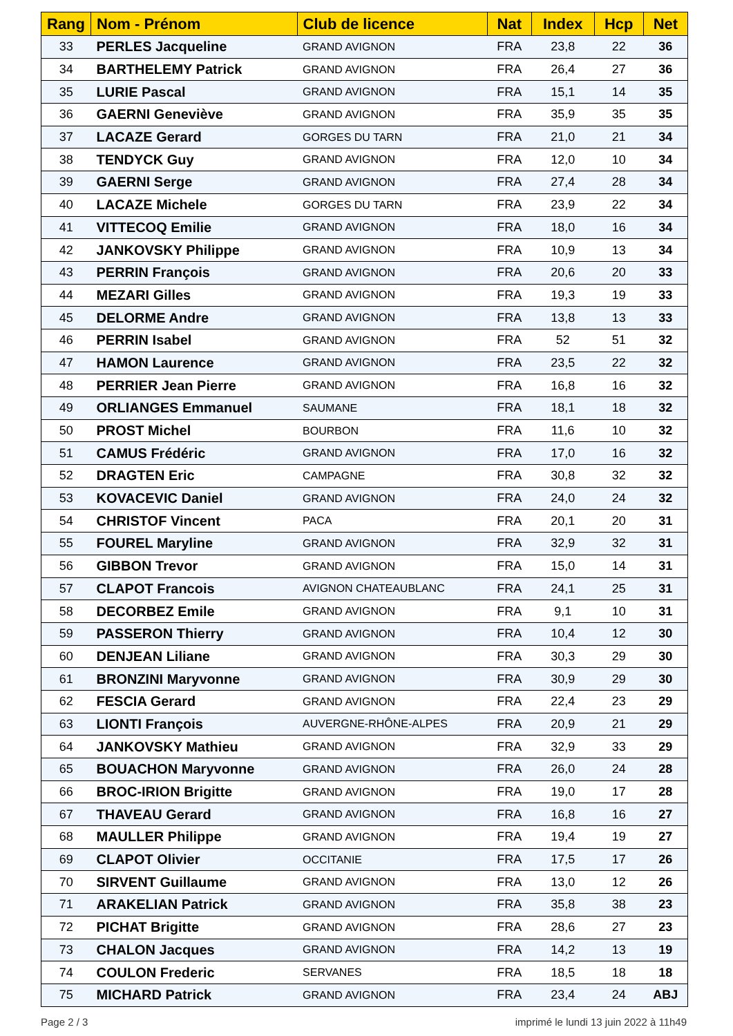| Rang | Nom - Prénom | Club de licence | Nat | Index | Hcp | Net |
| --- | --- | --- | --- | --- | --- | --- |
| 33 | PERLES Jacqueline | GRAND AVIGNON | FRA | 23,8 | 22 | 36 |
| 34 | BARTHELEMY Patrick | GRAND AVIGNON | FRA | 26,4 | 27 | 36 |
| 35 | LURIE Pascal | GRAND AVIGNON | FRA | 15,1 | 14 | 35 |
| 36 | GAERNI Geneviève | GRAND AVIGNON | FRA | 35,9 | 35 | 35 |
| 37 | LACAZE Gerard | GORGES DU TARN | FRA | 21,0 | 21 | 34 |
| 38 | TENDYCK Guy | GRAND AVIGNON | FRA | 12,0 | 10 | 34 |
| 39 | GAERNI Serge | GRAND AVIGNON | FRA | 27,4 | 28 | 34 |
| 40 | LACAZE Michele | GORGES DU TARN | FRA | 23,9 | 22 | 34 |
| 41 | VITTECOQ Emilie | GRAND AVIGNON | FRA | 18,0 | 16 | 34 |
| 42 | JANKOVSKY Philippe | GRAND AVIGNON | FRA | 10,9 | 13 | 34 |
| 43 | PERRIN François | GRAND AVIGNON | FRA | 20,6 | 20 | 33 |
| 44 | MEZARI Gilles | GRAND AVIGNON | FRA | 19,3 | 19 | 33 |
| 45 | DELORME Andre | GRAND AVIGNON | FRA | 13,8 | 13 | 33 |
| 46 | PERRIN Isabel | GRAND AVIGNON | FRA | 52 | 51 | 32 |
| 47 | HAMON Laurence | GRAND AVIGNON | FRA | 23,5 | 22 | 32 |
| 48 | PERRIER Jean Pierre | GRAND AVIGNON | FRA | 16,8 | 16 | 32 |
| 49 | ORLIANGES Emmanuel | SAUMANE | FRA | 18,1 | 18 | 32 |
| 50 | PROST Michel | BOURBON | FRA | 11,6 | 10 | 32 |
| 51 | CAMUS Frédéric | GRAND AVIGNON | FRA | 17,0 | 16 | 32 |
| 52 | DRAGTEN Eric | CAMPAGNE | FRA | 30,8 | 32 | 32 |
| 53 | KOVACEVIC Daniel | GRAND AVIGNON | FRA | 24,0 | 24 | 32 |
| 54 | CHRISTOF Vincent | PACA | FRA | 20,1 | 20 | 31 |
| 55 | FOUREL Maryline | GRAND AVIGNON | FRA | 32,9 | 32 | 31 |
| 56 | GIBBON Trevor | GRAND AVIGNON | FRA | 15,0 | 14 | 31 |
| 57 | CLAPOT Francois | AVIGNON CHATEAUBLANC | FRA | 24,1 | 25 | 31 |
| 58 | DECORBEZ Emile | GRAND AVIGNON | FRA | 9,1 | 10 | 31 |
| 59 | PASSERON Thierry | GRAND AVIGNON | FRA | 10,4 | 12 | 30 |
| 60 | DENJEAN Liliane | GRAND AVIGNON | FRA | 30,3 | 29 | 30 |
| 61 | BRONZINI Maryvonne | GRAND AVIGNON | FRA | 30,9 | 29 | 30 |
| 62 | FESCIA Gerard | GRAND AVIGNON | FRA | 22,4 | 23 | 29 |
| 63 | LIONTI François | AUVERGNE-RHÔNE-ALPES | FRA | 20,9 | 21 | 29 |
| 64 | JANKOVSKY Mathieu | GRAND AVIGNON | FRA | 32,9 | 33 | 29 |
| 65 | BOUACHON Maryvonne | GRAND AVIGNON | FRA | 26,0 | 24 | 28 |
| 66 | BROC-IRION Brigitte | GRAND AVIGNON | FRA | 19,0 | 17 | 28 |
| 67 | THAVEAU Gerard | GRAND AVIGNON | FRA | 16,8 | 16 | 27 |
| 68 | MAULLER Philippe | GRAND AVIGNON | FRA | 19,4 | 19 | 27 |
| 69 | CLAPOT Olivier | OCCITANIE | FRA | 17,5 | 17 | 26 |
| 70 | SIRVENT Guillaume | GRAND AVIGNON | FRA | 13,0 | 12 | 26 |
| 71 | ARAKELIAN Patrick | GRAND AVIGNON | FRA | 35,8 | 38 | 23 |
| 72 | PICHAT Brigitte | GRAND AVIGNON | FRA | 28,6 | 27 | 23 |
| 73 | CHALON Jacques | GRAND AVIGNON | FRA | 14,2 | 13 | 19 |
| 74 | COULON Frederic | SERVANES | FRA | 18,5 | 18 | 18 |
| 75 | MICHARD Patrick | GRAND AVIGNON | FRA | 23,4 | 24 | ABJ |
Page 2 / 3 imprimé le lundi 13 juin 2022 à 11h49